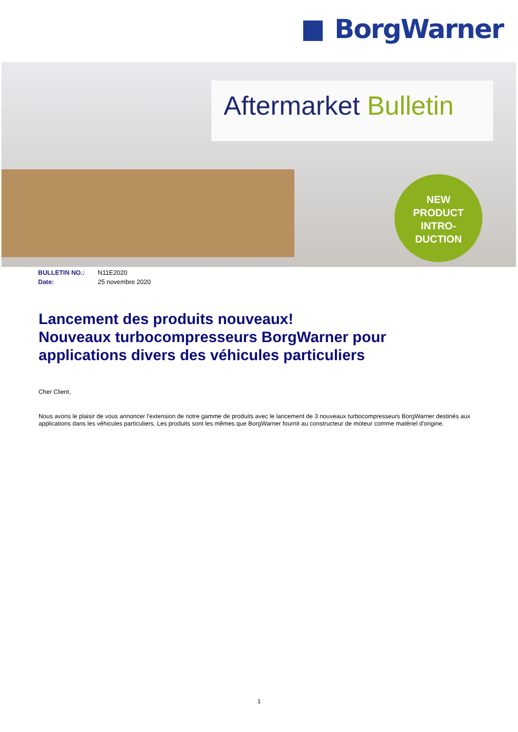BorgWarner
Aftermarket Bulletin
NEW
PRODUCT
INTRO-
DUCTION
| BULLETIN NO.: | N11E2020 |
| Date: | 25 novembre 2020 |
Lancement des produits nouveaux!
Nouveaux turbocompresseurs BorgWarner pour applications divers des véhicules particuliers
Cher Client,
Nous avons le plaisir de vous annoncer l'extension de notre gamme de produits avec le lancement de 3 nouveaux turbocompresseurs BorgWarner destinés aux applications dans les véhicules particuliers. Les produits sont les mêmes que BorgWarner fournit au constructeur de moteur comme matériel d'origine.
1